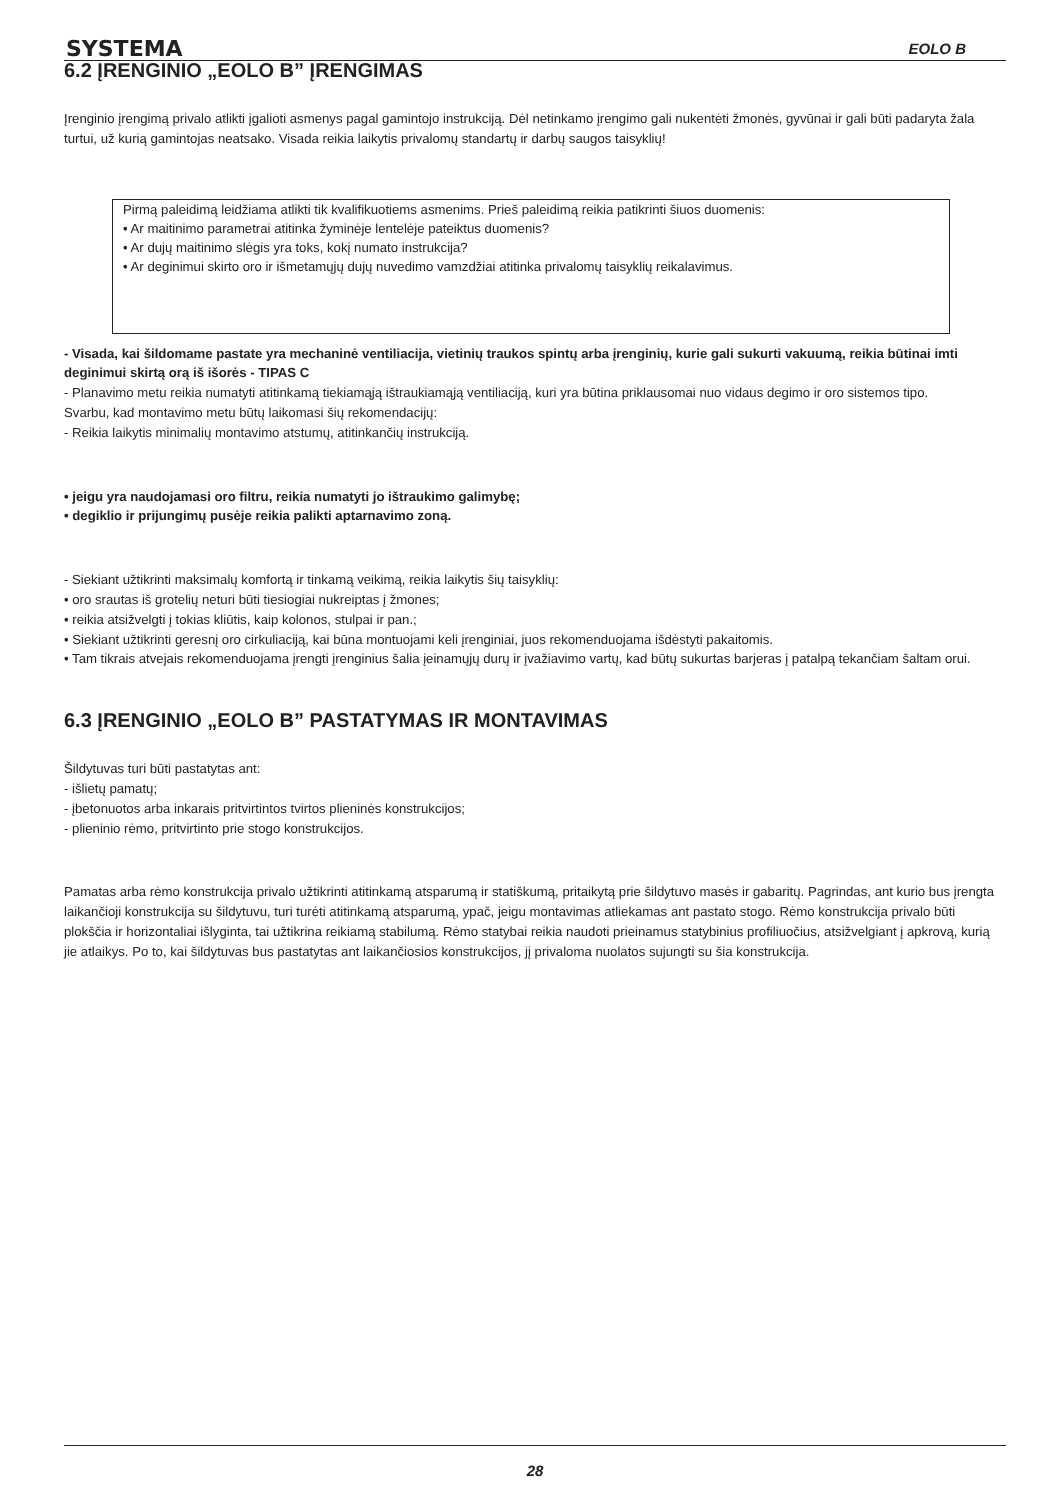SYSTEMA EOLO B
6.2 ĮRENGINIO „EOLO B” ĮRENGIMAS
Įrenginio įrengimą privalo atlikti įgalioti asmenys pagal gamintojo instrukciją. Dėl netinkamo įrengimo gali nukentėti žmonės, gyvūnai ir gali būti padaryta žala turtui, už kurią gamintojas neatsako. Visada reikia laikytis privalomų standartų ir darbų saugos taisyklių!
Pirmą paleidimą leidžiama atlikti tik kvalifikuotiems asmenims. Prieš paleidimą reikia patikrinti šiuos duomenis:
• Ar maitinimo parametrai atitinka žyminėje lentelėje pateiktus duomenis?
• Ar dujų maitinimo slėgis yra toks, kokį numato instrukcija?
• Ar deginimui skirto oro ir išmetamųjų dujų nuvedimo vamzdžiai atitinka privalomų taisyklių reikalavimus.
- Visada, kai šildomame pastate yra mechaninė ventiliacija, vietinių traukos spintų arba įrenginių, kurie gali sukurti vakuumą, reikia būtinai imti deginimui skirtą orą iš išorės - TIPAS C
- Planavimo metu reikia numatyti atitinkamą tiekiamąją ištraukiamąją ventiliaciją, kuri yra būtina priklausomai nuo vidaus degimo ir oro sistemos tipo.
Svarbu, kad montavimo metu būtų laikomasi šių rekomendacijų:
- Reikia laikytis minimalių montavimo atstumų, atitinkančių instrukciją.
• jeigu yra naudojamasi oro filtru, reikia numatyti jo ištraukimo galimybę;
• degiklio ir prijungimų pusėje reikia palikti aptarnavimo zoną.
- Siekiant užtikrinti maksimalų komfortą ir tinkamą veikimą, reikia laikytis šių taisyklių:
• oro srautas iš grotelių neturi būti tiesiogiai nukreiptas į žmones;
• reikia atsižvelgti į tokias kliūtis, kaip kolonos, stulpai ir pan.;
• Siekiant užtikrinti geresnį oro cirkuliaciją, kai būna montuojami keli įrenginiai, juos rekomenduojama išdėstyti pakaitomis.
• Tam tikrais atvejais rekomenduojama įrengti įrenginius šalia įeinamųjų durų ir įvažiavimo vartų, kad būtų sukurtas barjeras į patalpą tekančiam šaltam orui.
6.3 ĮRENGINIO „EOLO B” PASTATYMAS IR MONTAVIMAS
Šildytuvas turi būti pastatytas ant:
- išlietų pamatų;
- įbetonuotos arba inkarais pritvirtintos tvirtos plieninės konstrukcijos;
- plieninio rėmo, pritvirtinto prie stogo konstrukcijos.
Pamatas arba rėmo konstrukcija privalo užtikrinti atitinkamą atsparumą ir statiškumą, pritaikytą prie šildytuvo masės ir gabaritų. Pagrindas, ant kurio bus įrengta laikančioji konstrukcija su šildytuvu, turi turėti atitinkamą atsparumą, ypač, jeigu montavimas atliekamas ant pastato stogo. Rėmo konstrukcija privalo būti plokščia ir horizontaliai išlyginta, tai užtikrina reikiamą stabilumą. Rėmo statybai reikia naudoti prieinamus statybinius profiliuočius, atsižvelgiant į apkrovą, kurią jie atlaikys. Po to, kai šildytuvas bus pastatytas ant laikančiosios konstrukcijos, jį privaloma nuolatos sujungti su šia konstrukcija.
28